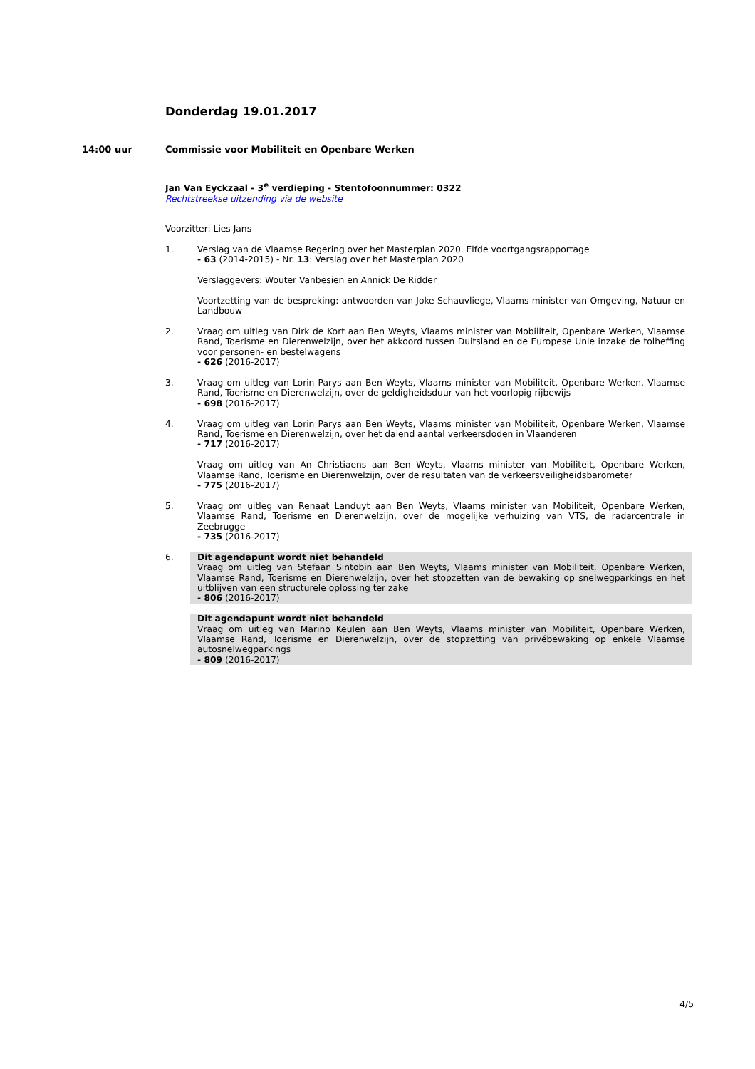Donderdag 19.01.2017
14:00 uur Commissie voor Mobiliteit en Openbare Werken
Jan Van Eyckzaal - 3<sup>e</sup> verdieping - Stentofoonnummer: 0322
Rechtstreekse uitzending via de website
Voorzitter: Lies Jans
1. Verslag van de Vlaamse Regering over het Masterplan 2020. Elfde voortgangsrapportage
- 63 (2014-2015) - Nr. 13: Verslag over het Masterplan 2020
Verslaggevers: Wouter Vanbesien en Annick De Ridder
Voortzetting van de bespreking: antwoorden van Joke Schauvliege, Vlaams minister van Omgeving, Natuur en Landbouw
2. Vraag om uitleg van Dirk de Kort aan Ben Weyts, Vlaams minister van Mobiliteit, Openbare Werken, Vlaamse Rand, Toerisme en Dierenwelzijn, over het akkoord tussen Duitsland en de Europese Unie inzake de tolheffing voor personen- en bestelwagens
- 626 (2016-2017)
3. Vraag om uitleg van Lorin Parys aan Ben Weyts, Vlaams minister van Mobiliteit, Openbare Werken, Vlaamse Rand, Toerisme en Dierenwelzijn, over de geldigheidsduur van het voorlopig rijbewijs
- 698 (2016-2017)
4. Vraag om uitleg van Lorin Parys aan Ben Weyts, Vlaams minister van Mobiliteit, Openbare Werken, Vlaamse Rand, Toerisme en Dierenwelzijn, over het dalend aantal verkeersdoden in Vlaanderen
- 717 (2016-2017)
Vraag om uitleg van An Christiaens aan Ben Weyts, Vlaams minister van Mobiliteit, Openbare Werken, Vlaamse Rand, Toerisme en Dierenwelzijn, over de resultaten van de verkeersveiligheidsbarometer
- 775 (2016-2017)
5. Vraag om uitleg van Renaat Landuyt aan Ben Weyts, Vlaams minister van Mobiliteit, Openbare Werken, Vlaamse Rand, Toerisme en Dierenwelzijn, over de mogelijke verhuizing van VTS, de radarcentrale in Zeebrugge
- 735 (2016-2017)
6. Dit agendapunt wordt niet behandeld
Vraag om uitleg van Stefaan Sintobin aan Ben Weyts, Vlaams minister van Mobiliteit, Openbare Werken, Vlaamse Rand, Toerisme en Dierenwelzijn, over het stopzetten van de bewaking op snelwegparkings en het uitblijven van een structurele oplossing ter zake
- 806 (2016-2017)
Dit agendapunt wordt niet behandeld
Vraag om uitleg van Marino Keulen aan Ben Weyts, Vlaams minister van Mobiliteit, Openbare Werken, Vlaamse Rand, Toerisme en Dierenwelzijn, over de stopzetting van privébewaking op enkele Vlaamse autosnelwegparkings
- 809 (2016-2017)
4/5